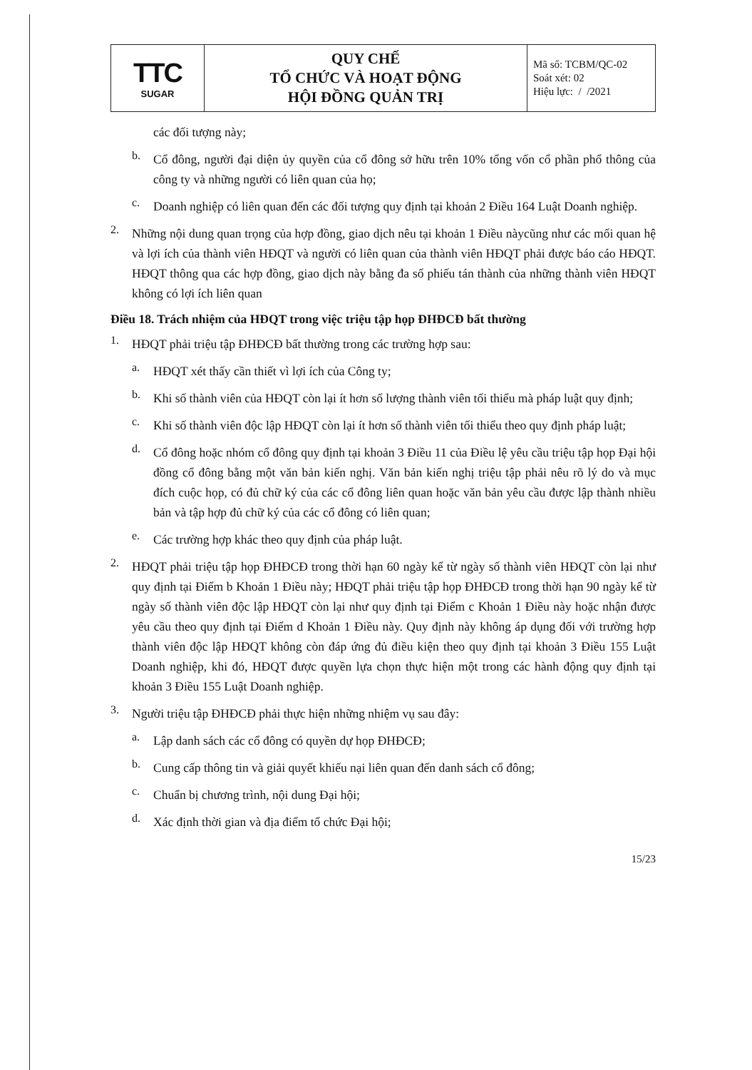| TTC SUGAR | QUY CHẾ TỔ CHỨC VÀ HOẠT ĐỘNG HỘI ĐỒNG QUẢN TRỊ | Mã số: TCBM/QC-02 Soát xét: 02 Hiệu lực: / /2021 |
các đối tượng này;
b.
Cổ đông, người đại diện ủy quyền của cổ đông sở hữu trên 10% tổng vốn cổ phần phổ thông của công ty và những người có liên quan của họ;
c.
Doanh nghiệp có liên quan đến các đối tượng quy định tại khoản 2 Điều 164 Luật Doanh nghiệp.
2.
Những nội dung quan trọng của hợp đồng, giao dịch nêu tại khoản 1 Điều nàycũng như các mối quan hệ và lợi ích của thành viên HĐQT và người có liên quan của thành viên HĐQT phải được báo cáo HĐQT. HĐQT thông qua các hợp đồng, giao dịch này bằng đa số phiếu tán thành của những thành viên HĐQT không có lợi ích liên quan
Điều 18. Trách nhiệm của HĐQT trong việc triệu tập họp ĐHĐCĐ bất thường
1.
HĐQT phải triệu tập ĐHĐCĐ bất thường trong các trường hợp sau:
a.
HĐQT xét thấy cần thiết vì lợi ích của Công ty;
b.
Khi số thành viên của HĐQT còn lại ít hơn số lượng thành viên tối thiểu mà pháp luật quy định;
c.
Khi số thành viên độc lập HĐQT còn lại ít hơn số thành viên tối thiểu theo quy định pháp luật;
d.
Cổ đông hoặc nhóm cổ đông quy định tại khoản 3 Điều 11 của Điều lệ yêu cầu triệu tập họp Đại hội đồng cổ đông bằng một văn bản kiến nghị. Văn bản kiến nghị triệu tập phải nêu rõ lý do và mục đích cuộc họp, có đủ chữ ký của các cổ đông liên quan hoặc văn bản yêu cầu được lập thành nhiều bản và tập hợp đủ chữ ký của các cổ đông có liên quan;
e.
Các trường hợp khác theo quy định của pháp luật.
2.
HĐQT phải triệu tập họp ĐHĐCĐ trong thời hạn 60 ngày kể từ ngày số thành viên HĐQT còn lại như quy định tại Điểm b Khoản 1 Điều này; HĐQT phải triệu tập họp ĐHĐCĐ trong thời hạn 90 ngày kể từ ngày số thành viên độc lập HĐQT còn lại như quy định tại Điểm c Khoản 1 Điều này hoặc nhận được yêu cầu theo quy định tại Điểm d Khoản 1 Điều này. Quy định này không áp dụng đối với trường hợp thành viên độc lập HĐQT không còn đáp ứng đủ điều kiện theo quy định tại khoản 3 Điều 155 Luật Doanh nghiệp, khi đó, HĐQT được quyền lựa chọn thực hiện một trong các hành động quy định tại khoản 3 Điều 155 Luật Doanh nghiệp.
3.
Người triệu tập ĐHĐCĐ phải thực hiện những nhiệm vụ sau đây:
a.
Lập danh sách các cổ đông có quyền dự họp ĐHĐCĐ;
b.
Cung cấp thông tin và giải quyết khiếu nại liên quan đến danh sách cổ đông;
c.
Chuẩn bị chương trình, nội dung Đại hội;
d.
Xác định thời gian và địa điểm tổ chức Đại hội;
15/23